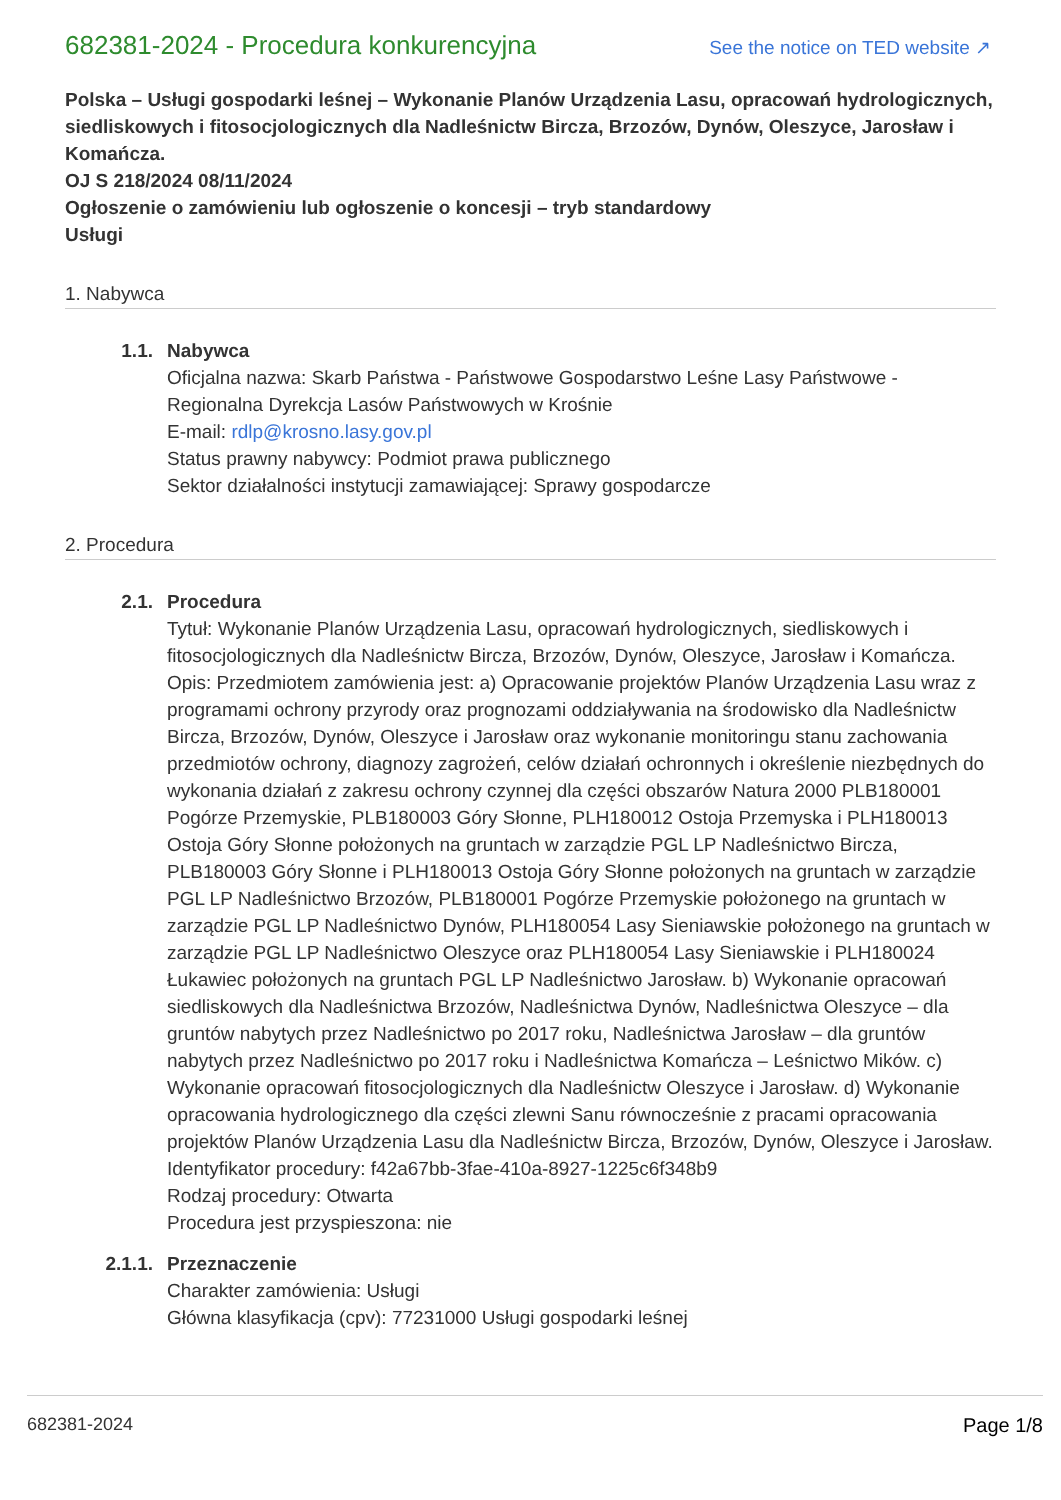682381-2024 - Procedura konkurencyjna
See the notice on TED website ↗
Polska – Usługi gospodarki leśnej – Wykonanie Planów Urządzenia Lasu, opracowań hydrologicznych, siedliskowych i fitosocjologicznych dla Nadleśnictw Bircza, Brzozów, Dynów, Oleszyce, Jarosław i Komańcza.
OJ S 218/2024 08/11/2024
Ogłoszenie o zamówieniu lub ogłoszenie o koncesji – tryb standardowy
Usługi
1. Nabywca
1.1. Nabywca
Oficjalna nazwa: Skarb Państwa - Państwowe Gospodarstwo Leśne Lasy Państwowe - Regionalna Dyrekcja Lasów Państwowych w Krośnie
E-mail: rdlp@krosno.lasy.gov.pl
Status prawny nabywcy: Podmiot prawa publicznego
Sektor działalności instytucji zamawiającej: Sprawy gospodarcze
2. Procedura
2.1. Procedura
Tytuł: Wykonanie Planów Urządzenia Lasu, opracowań hydrologicznych, siedliskowych i fitosocjologicznych dla Nadleśnictw Bircza, Brzozów, Dynów, Oleszyce, Jarosław i Komańcza.
Opis: Przedmiotem zamówienia jest: a) Opracowanie projektów Planów Urządzenia Lasu wraz z programami ochrony przyrody oraz prognozami oddziaływania na środowisko dla Nadleśnictw Bircza, Brzozów, Dynów, Oleszyce i Jarosław oraz wykonanie monitoringu stanu zachowania przedmiotów ochrony, diagnozy zagrożeń, celów działań ochronnych i określenie niezbędnych do wykonania działań z zakresu ochrony czynnej dla części obszarów Natura 2000 PLB180001 Pogórze Przemyskie, PLB180003 Góry Słonne, PLH180012 Ostoja Przemyska i PLH180013 Ostoja Góry Słonne położonych na gruntach w zarządzie PGL LP Nadleśnictwo Bircza, PLB180003 Góry Słonne i PLH180013 Ostoja Góry Słonne położonych na gruntach w zarządzie PGL LP Nadleśnictwo Brzozów, PLB180001 Pogórze Przemyskie położonego na gruntach w zarządzie PGL LP Nadleśnictwo Dynów, PLH180054 Lasy Sieniawskie położonego na gruntach w zarządzie PGL LP Nadleśnictwo Oleszyce oraz PLH180054 Lasy Sieniawskie i PLH180024 Łukawiec położonych na gruntach PGL LP Nadleśnictwo Jarosław. b) Wykonanie opracowań siedliskowych dla Nadleśnictwa Brzozów, Nadleśnictwa Dynów, Nadleśnictwa Oleszyce – dla gruntów nabytych przez Nadleśnictwo po 2017 roku, Nadleśnictwa Jarosław – dla gruntów nabytych przez Nadleśnictwo po 2017 roku i Nadleśnictwa Komańcza – Leśnictwo Mików. c) Wykonanie opracowań fitosocjologicznych dla Nadleśnictw Oleszyce i Jarosław. d) Wykonanie opracowania hydrologicznego dla części zlewni Sanu równocześnie z pracami opracowania projektów Planów Urządzenia Lasu dla Nadleśnictw Bircza, Brzozów, Dynów, Oleszyce i Jarosław.
Identyfikator procedury: f42a67bb-3fae-410a-8927-1225c6f348b9
Rodzaj procedury: Otwarta
Procedura jest przyspieszona: nie
2.1.1. Przeznaczenie
Charakter zamówienia: Usługi
Główna klasyfikacja (cpv): 77231000 Usługi gospodarki leśnej
682381-2024 Page 1/8